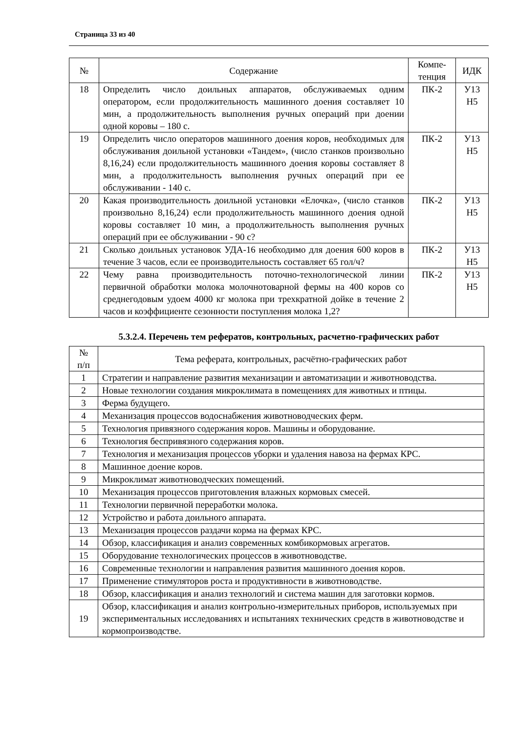Страница 33 из 40
| № | Содержание | Компе- тенция | ИДК |
| --- | --- | --- | --- |
| 18 | Определить число доильных аппаратов, обслуживаемых одним оператором, если продолжительность машинного доения составляет 10 мин, а продолжительность выполнения ручных операций при доении одной коровы – 180 с. | ПК-2 | У13 Н5 |
| 19 | Определить число операторов машинного доения коров, необходимых для обслуживания доильной установки «Тандем», (число станков произвольно 8,16,24) если продолжительность машинного доения коровы составляет 8 мин, а продолжительность выполнения ручных операций при ее обслуживании - 140 с. | ПК-2 | У13 Н5 |
| 20 | Какая производительность доильной установки «Елочка», (число станков произвольно 8,16,24) если продолжительность машинного доения одной коровы составляет 10 мин, а продолжительность выполнения ручных операций при ее обслуживании - 90 с? | ПК-2 | У13 Н5 |
| 21 | Сколько доильных установок УДА-16 необходимо для доения 600 коров в течение 3 часов, если ее производительность составляет 65 гол/ч? | ПК-2 | У13 Н5 |
| 22 | Чему равна производительность поточно-технологической линии первичной обработки молока молочнотоварной фермы на 400 коров со среднегодовым удоем 4000 кг молока при трехкратной дойке в течение 2 часов и коэффициенте сезонности поступления молока 1,2? | ПК-2 | У13 Н5 |
5.3.2.4. Перечень тем рефератов, контрольных, расчетно-графических работ
| № п/п | Тема реферата, контрольных, расчётно-графических работ |
| 1 | Стратегии и направление развития механизации и автоматизации и животноводства. |
| 2 | Новые технологии создания микроклимата в помещениях для животных и птицы. |
| 3 | Ферма будущего. |
| 4 | Механизация процессов водоснабжения животноводческих ферм. |
| 5 | Технология привязного содержания коров. Машины и оборудование. |
| 6 | Технология беспривязного содержания коров. |
| 7 | Технология и механизация процессов уборки и удаления навоза на фермах КРС. |
| 8 | Машинное доение коров. |
| 9 | Микроклимат животноводческих помещений. |
| 10 | Механизация процессов приготовления влажных кормовых смесей. |
| 11 | Технологии первичной переработки молока. |
| 12 | Устройство и работа доильного аппарата. |
| 13 | Механизация процессов раздачи корма на фермах КРС. |
| 14 | Обзор, классификация и анализ современных комбикормовых агрегатов. |
| 15 | Оборудование технологических процессов в животноводстве. |
| 16 | Современные технологии и направления развития машинного доения коров. |
| 17 | Применение стимуляторов роста и продуктивности в животноводстве. |
| 18 | Обзор, классификация и анализ технологий и система машин для заготовки кормов. |
| 19 | Обзор, классификация и анализ контрольно-измерительных приборов, используемых при экспериментальных исследованиях и испытаниях технических средств в животноводстве и кормопроизводстве. |